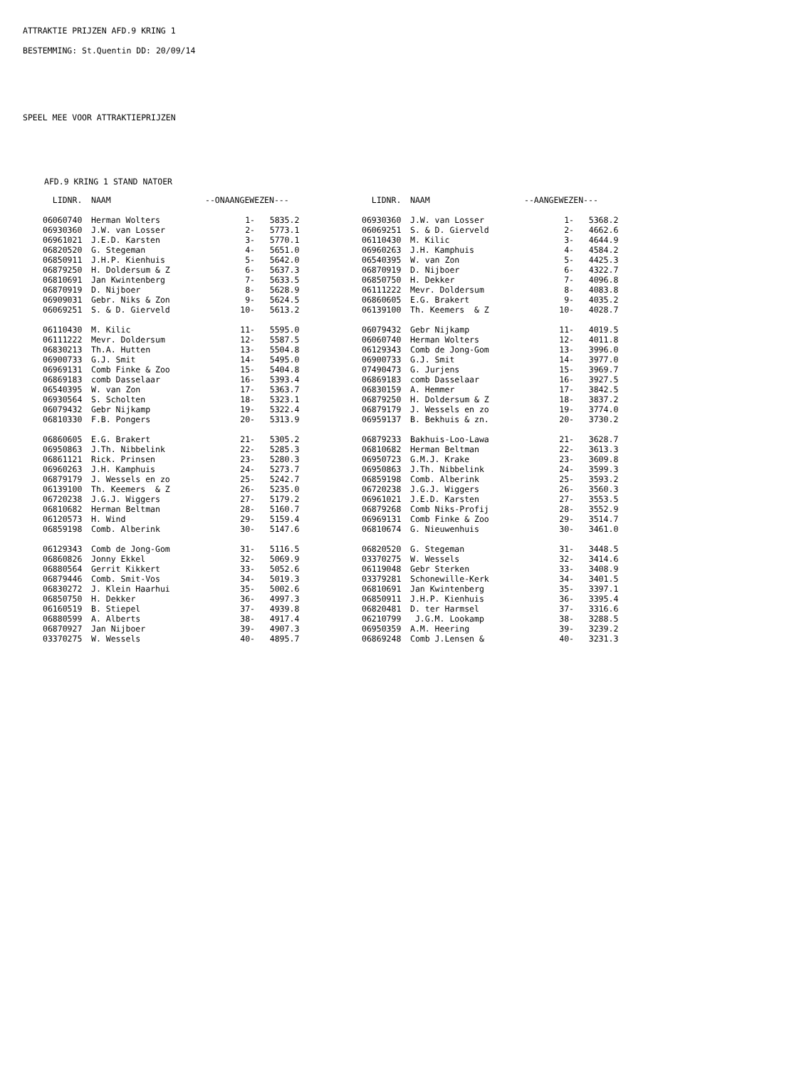ATTRAKTIE PRIJZEN AFD.9 KRING 1
BESTEMMING: St.Quentin DD: 20/09/14
SPEEL MEE VOOR ATTRAKTIEPRIJZEN
AFD.9 KRING 1 STAND NATOER
| LIDNR. | NAAM | --ONAANGEWEZEN--- | | LIDNR. | NAAM | --AANGEWEZEN--- | |
| --- | --- | --- | --- | --- | --- | --- | --- |
| 06060740 | Herman Wolters | 1- | 5835.2 | 06930360 | J.W. van Losser | 1- | 5368.2 |
| 06930360 | J.W. van Losser | 2- | 5773.1 | 06069251 | S. & D. Gierveld | 2- | 4662.6 |
| 06961021 | J.E.D. Karsten | 3- | 5770.1 | 06110430 | M. Kilic | 3- | 4644.9 |
| 06820520 | G. Stegeman | 4- | 5651.0 | 06960263 | J.H. Kamphuis | 4- | 4584.2 |
| 06850911 | J.H.P. Kienhuis | 5- | 5642.0 | 06540395 | W. van Zon | 5- | 4425.3 |
| 06879250 | H. Doldersum & Z | 6- | 5637.3 | 06870919 | D. Nijboer | 6- | 4322.7 |
| 06810691 | Jan Kwintenberg | 7- | 5633.5 | 06850750 | H. Dekker | 7- | 4096.8 |
| 06870919 | D. Nijboer | 8- | 5628.9 | 06111222 | Mevr. Doldersum | 8- | 4083.8 |
| 06909031 | Gebr. Niks & Zon | 9- | 5624.5 | 06860605 | E.G. Brakert | 9- | 4035.2 |
| 06069251 | S. & D. Gierveld | 10- | 5613.2 | 06139100 | Th. Keemers & Z | 10- | 4028.7 |
| 06110430 | M. Kilic | 11- | 5595.0 | 06079432 | Gebr Nijkamp | 11- | 4019.5 |
| 06111222 | Mevr. Doldersum | 12- | 5587.5 | 06060740 | Herman Wolters | 12- | 4011.8 |
| 06830213 | Th.A. Hutten | 13- | 5504.8 | 06129343 | Comb de Jong-Gom | 13- | 3996.0 |
| 06900733 | G.J. Smit | 14- | 5495.0 | 06900733 | G.J. Smit | 14- | 3977.0 |
| 06969131 | Comb Finke & Zoo | 15- | 5404.8 | 07490473 | G. Jurjens | 15- | 3969.7 |
| 06869183 | comb Dasselaar | 16- | 5393.4 | 06869183 | comb Dasselaar | 16- | 3927.5 |
| 06540395 | W. van Zon | 17- | 5363.7 | 06830159 | A. Hemmer | 17- | 3842.5 |
| 06930564 | S. Scholten | 18- | 5323.1 | 06879250 | H. Doldersum & Z | 18- | 3837.2 |
| 06079432 | Gebr Nijkamp | 19- | 5322.4 | 06879179 | J. Wessels en zo | 19- | 3774.0 |
| 06810330 | F.B. Pongers | 20- | 5313.9 | 06959137 | B. Bekhuis & zn. | 20- | 3730.2 |
| 06860605 | E.G. Brakert | 21- | 5305.2 | 06879233 | Bakhuis-Loo-Lawa | 21- | 3628.7 |
| 06950863 | J.Th. Nibbelink | 22- | 5285.3 | 06810682 | Herman Beltman | 22- | 3613.3 |
| 06861121 | Rick. Prinsen | 23- | 5280.3 | 06950723 | G.M.J. Krake | 23- | 3609.8 |
| 06960263 | J.H. Kamphuis | 24- | 5273.7 | 06950863 | J.Th. Nibbelink | 24- | 3599.3 |
| 06879179 | J. Wessels en zo | 25- | 5242.7 | 06859198 | Comb. Alberink | 25- | 3593.2 |
| 06139100 | Th. Keemers & Z | 26- | 5235.0 | 06720238 | J.G.J. Wiggers | 26- | 3560.3 |
| 06720238 | J.G.J. Wiggers | 27- | 5179.2 | 06961021 | J.E.D. Karsten | 27- | 3553.5 |
| 06810682 | Herman Beltman | 28- | 5160.7 | 06879268 | Comb Niks-Profij | 28- | 3552.9 |
| 06120573 | H. Wind | 29- | 5159.4 | 06969131 | Comb Finke & Zoo | 29- | 3514.7 |
| 06859198 | Comb. Alberink | 30- | 5147.6 | 06810674 | G. Nieuwenhuis | 30- | 3461.0 |
| 06129343 | Comb de Jong-Gom | 31- | 5116.5 | 06820520 | G. Stegeman | 31- | 3448.5 |
| 06860826 | Jonny Ekkel | 32- | 5069.9 | 03370275 | W. Wessels | 32- | 3414.6 |
| 06880564 | Gerrit Kikkert | 33- | 5052.6 | 06119048 | Gebr Sterken | 33- | 3408.9 |
| 06879446 | Comb. Smit-Vos | 34- | 5019.3 | 03379281 | Schonewille-Kerk | 34- | 3401.5 |
| 06830272 | J. Klein Haarhui | 35- | 5002.6 | 06810691 | Jan Kwintenberg | 35- | 3397.1 |
| 06850750 | H. Dekker | 36- | 4997.3 | 06850911 | J.H.P. Kienhuis | 36- | 3395.4 |
| 06160519 | B. Stiepel | 37- | 4939.8 | 06820481 | D. ter Harmsel | 37- | 3316.6 |
| 06880599 | A. Alberts | 38- | 4917.4 | 06210799 | J.G.M. Lookamp | 38- | 3288.5 |
| 06870927 | Jan Nijboer | 39- | 4907.3 | 06950359 | A.M. Heering | 39- | 3239.2 |
| 03370275 | W. Wessels | 40- | 4895.7 | 06869248 | Comb J.Lensen & | 40- | 3231.3 |